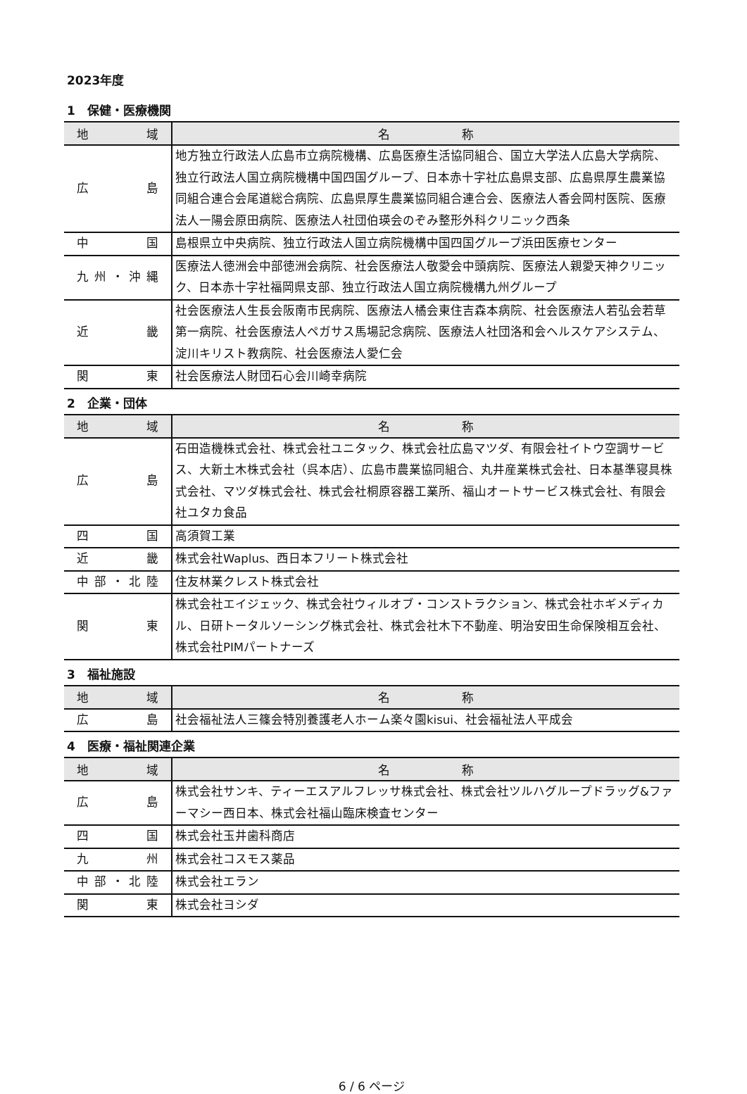2023年度
1　保健・医療機関
| 地 域 | 名 称 |
| --- | --- |
| 広 島 | 地方独立行政法人広島市立病院機構、広島医療生活協同組合、国立大学法人広島大学病院、独立行政法人国立病院機構中国四国グループ、日本赤十字社広島県支部、広島県厚生農業協同組合連合会尾道総合病院、広島県厚生農業協同組合連合会、医療法人香会岡村医院、医療法人一陽会原田病院、医療法人社団伯瑛会のぞみ整形外科クリニック西条 |
| 中 国 | 島根県立中央病院、独立行政法人国立病院機構中国四国グループ浜田医療センター |
| 九州・沖縄 | 医療法人徳洲会中部徳洲会病院、社会医療法人敬愛会中頭病院、医療法人親愛天神クリニック、日本赤十字社福岡県支部、独立行政法人国立病院機構九州グループ |
| 近 畿 | 社会医療法人生長会阪南市民病院、医療法人橘会東住吉森本病院、社会医療法人若弘会若草第一病院、社会医療法人ペガサス馬場記念病院、医療法人社団洛和会ヘルスケアシステム、淀川キリスト教病院、社会医療法人愛仁会 |
| 関 東 | 社会医療法人財団石心会川崎幸病院 |
2　企業・団体
| 地 域 | 名 称 |
| --- | --- |
| 広 島 | 石田造機株式会社、株式会社ユニタック、株式会社広島マツダ、有限会社イトウ空調サービス、大新土木株式会社（呉本店）、広島市農業協同組合、丸井産業株式会社、日本基準寝具株式会社、マツダ株式会社、株式会社桐原容器工業所、福山オートサービス株式会社、有限会社ユタカ食品 |
| 四 国 | 高須賀工業 |
| 近 畿 | 株式会社Waplus、西日本フリート株式会社 |
| 中部・北陸 | 住友林業クレスト株式会社 |
| 関 東 | 株式会社エイジェック、株式会社ウィルオブ・コンストラクション、株式会社ホギメディカル、日研トータルソーシング株式会社、株式会社木下不動産、明治安田生命保険相互会社、株式会社PIMパートナーズ |
3　福祉施設
| 地 域 | 名 称 |
| --- | --- |
| 広 島 | 社会福祉法人三篠会特別養護老人ホーム楽々園kisui、社会福祉法人平成会 |
4　医療・福祉関連企業
| 地 域 | 名 称 |
| --- | --- |
| 広 島 | 株式会社サンキ、ティーエスアルフレッサ株式会社、株式会社ツルハグループドラッグ&ファーマシー西日本、株式会社福山臨床検査センター |
| 四 国 | 株式会社玉井歯科商店 |
| 九 州 | 株式会社コスモス薬品 |
| 中部・北陸 | 株式会社エラン |
| 関 東 | 株式会社ヨシダ |
6 / 6 ページ